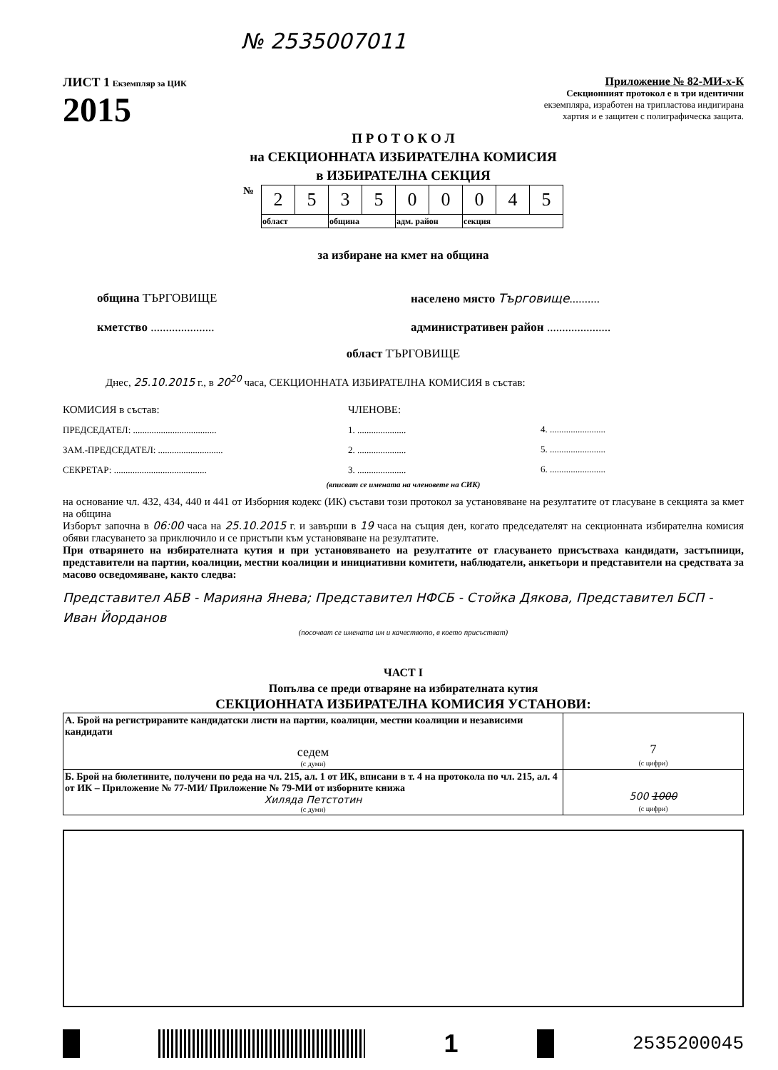№ 2535007011
ЛИСТ 1 Екземпляр за ЦИК
2015
Приложение № 82-МИ-х-К
Секционният протокол е в три идентични
екземпляра, изработен на трипластова индигирана
хартия и е защитен с полиграфическа защита.
П Р О Т О К О Л
на СЕКЦИОННАТА ИЗБИРАТЕЛНА КОМИСИЯ
в ИЗБИРАТЕЛНА СЕКЦИЯ
№
| 2 | 5 | 3 | 5 | 0 | 0 | 0 | 4 | 5 |
| област | | община | | адм. район | | секция | | |
за избиране на кмет на община
община ТЪРГОВИЩЕ населено място Търговище..........
кметство ..................... административен район .....................
област ТЪРГОВИЩЕ
Днес, 25.10.2015 г., в 20<sup>20</sup> часа, СЕКЦИОННАТА ИЗБИРАТЕЛНА КОМИСИЯ в състав:
КОМИСИЯ в състав:
ПРЕДСЕДАТЕЛ: ....................................
ЗАМ.-ПРЕДСЕДАТЕЛ: ............................
СЕКРЕТАР: ........................................
ЧЛЕНОВЕ:
1. .....................
2. .....................
3. .....................
4. ........................
5. ........................
6. ........................
(вписват се имената на членовете на СИК)
на основание чл. 432, 434, 440 и 441 от Изборния кодекс (ИК) състави този протокол за установяване на резултатите от гласуване в секцията за кмет на община
Изборът започна в 06:00 часа на 25.10.2015 г. и завърши в 19 часа на същия ден, когато председателят на секционната избирателна комисия обяви гласуването за приключило и се пристъпи към установяване на резултатите.
При отварянето на избирателната кутия и при установяването на резултатите от гласуването присъстваха кандидати, застъпници, представители на партии, коалиции, местни коалиции и инициативни комитети, наблюдатели, анкетьори и представители на средствата за масово осведомяване, както следва:
Представител АБВ - Марияна Янева; Представител НФСБ - Стойка Дякова, Представител БСП - Иван Йорданов
(посочват се имената им и качеството, в което присъстват)
ЧАСТ I
Попълва се преди отваряне на избирателната кутия
СЕКЦИОННАТА ИЗБИРАТЕЛНА КОМИСИЯ УСТАНОВИ:
| А. Брой на регистрираните кандидатски листи на партии, коалиции, местни коалиции и независими кандидати седем (с думи) | 7 (с цифри) |
| Б. Брой на бюлетините, получени по реда на чл. 215, ал. 1 от ИК, вписани в т. 4 на протокола по чл. 215, ал. 4 от ИК – Приложение № 77-МИ/ Приложение № 79-МИ от изборните книжа Хиляда Петстотин (с думи) | 500 1000 (с цифри) |
1 2535200045